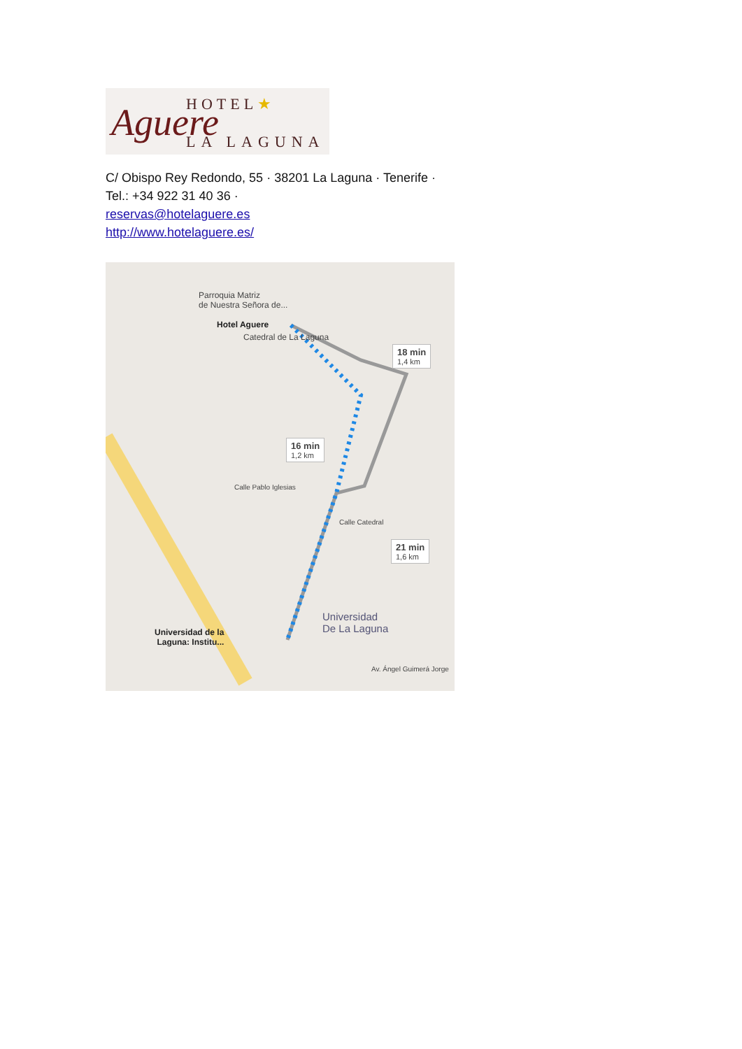HOTEL★ Aguere LA LAGUNA
C/ Obispo Rey Redondo, 55 · 38201 La Laguna · Tenerife ·
Tel.: +34 922 31 40 36 ·
reservas@hotelaguere.es
http://www.hotelaguere.es/
Parroquia Matriz
de Nuestra Señora de...
Hotel Aguere
Catedral de La Laguna
18 min
1,4 km
16 min
1,2 km
21 min
1,6 km
Universidad
De La Laguna Universidad de la
Laguna: Institu...
Calle Pablo Iglesias
Calle Catedral
Av. Ángel Guimerá Jorge